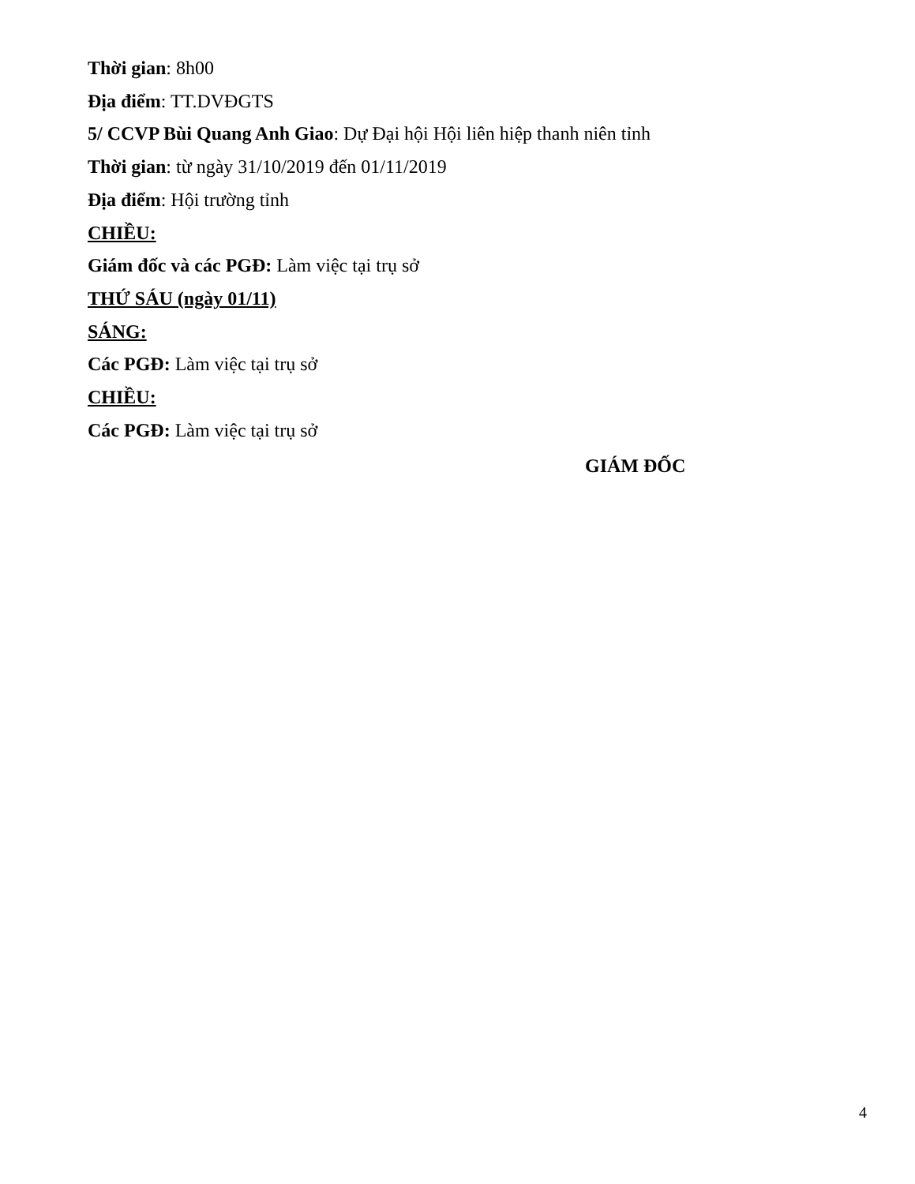Thời gian: 8h00
Địa điểm: TT.DVĐGTS
5/ CCVP Bùi Quang Anh Giao: Dự Đại hội Hội liên hiệp thanh niên tỉnh
Thời gian: từ ngày 31/10/2019 đến 01/11/2019
Địa điểm: Hội trường tỉnh
CHIỀU:
Giám đốc và các PGĐ: Làm việc tại trụ sở
THỨ SÁU (ngày 01/11)
SÁNG:
Các PGĐ: Làm việc tại trụ sở
CHIỀU:
Các PGĐ: Làm việc tại trụ sở
GIÁM ĐỐC
4